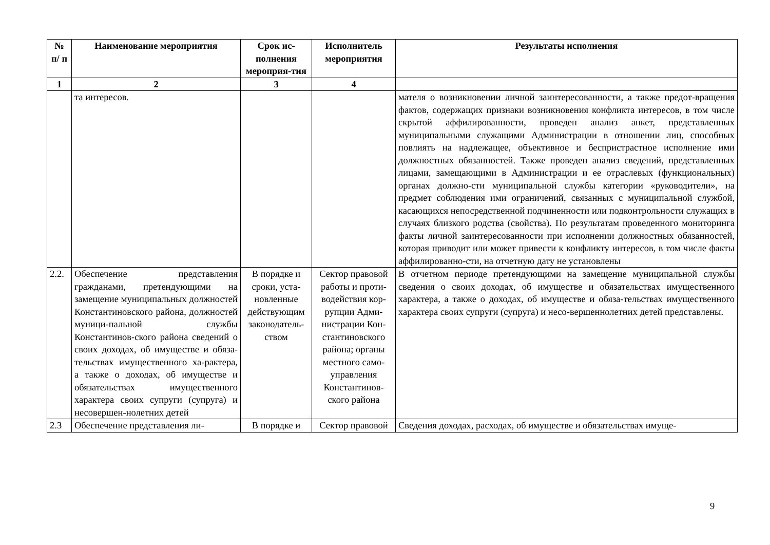| № п/ п | Наименование мероприятия | Срок ис-полнения мероприя-тия | Исполнитель мероприятия | Результаты исполнения |
| --- | --- | --- | --- | --- |
| 1 | 2 | 3 | 4 | |
| | та интересов. | | | мателя о возникновении личной заинтересованности, а также предот-вращения фактов, содержащих признаки возникновения конфликта интересов, в том числе скрытой аффилированности, проведен анализ анкет, представленных муниципальными служащими Администрации в отношении лиц, способных повлиять на надлежащее, объективное и беспристрастное исполнение ими должностных обязанностей. Также проведен анализ сведений, представленных лицами, замещающими в Администрации и ее отраслевых (функциональных) органах должно-сти муниципальной службы категории «руководители», на предмет соблюдения ими ограничений, связанных с муниципальной службой, касающихся непосредственной подчиненности или подконтрольности служащих в случаях близкого родства (свойства). По результатам проведенного мониторинга факты личной заинтересованности при исполнении должностных обязанностей, которая приводит или может привести к конфликту интересов, в том числе факты аффилированно-сти, на отчетную дату не установлены |
| 2.2. | Обеспечение представления гражданами, претендующими на замещение муниципальных должностей Константиновского района, должностей муници-пальной службы Константинов-ского района сведений о своих доходах, об имуществе и обяза-тельствах имущественного ха-рактера, а также о доходах, об имуществе и обязательствах имущественного характера своих супруги (супруга) и несовершен-нолетних детей | В порядке и сроки, уста-новленные действующим законодатель-ством | Сектор правовой работы и проти-водействия кор-рупции Адми-нистрации Кон-стантиновского района; органы местного само-управления Константинов-ского района | В отчетном периоде претендующими на замещение муниципальной службы сведения о своих доходах, об имуществе и обязательствах имущественного характера, а также о доходах, об имуществе и обяза-тельствах имущественного характера своих супруги (супруга) и несо-вершеннолетних детей представлены. |
| 2.3 | Обеспечение представления ли- | В порядке и | Сектор правовой | Сведения доходах, расходах, об имуществе и обязательствах имуще- |
9